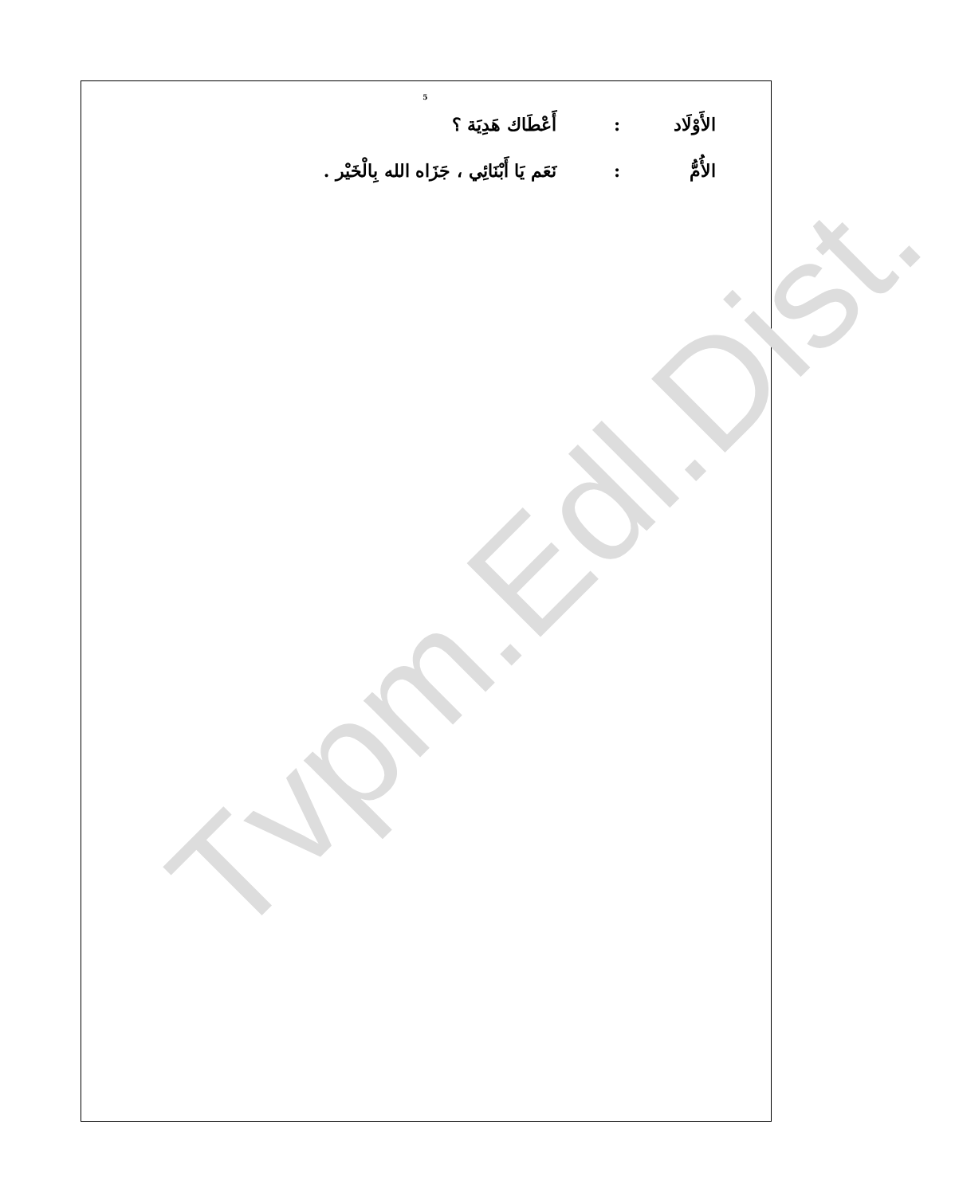5
الأَوْلَاد: أَعْطَاك هَدِيَة ؟
الأُمُّ: نَعَم يَا أَبْنَائِي ، جَزَاه الله بِالْخَيْر .
Tvpm.Edl.Dist.